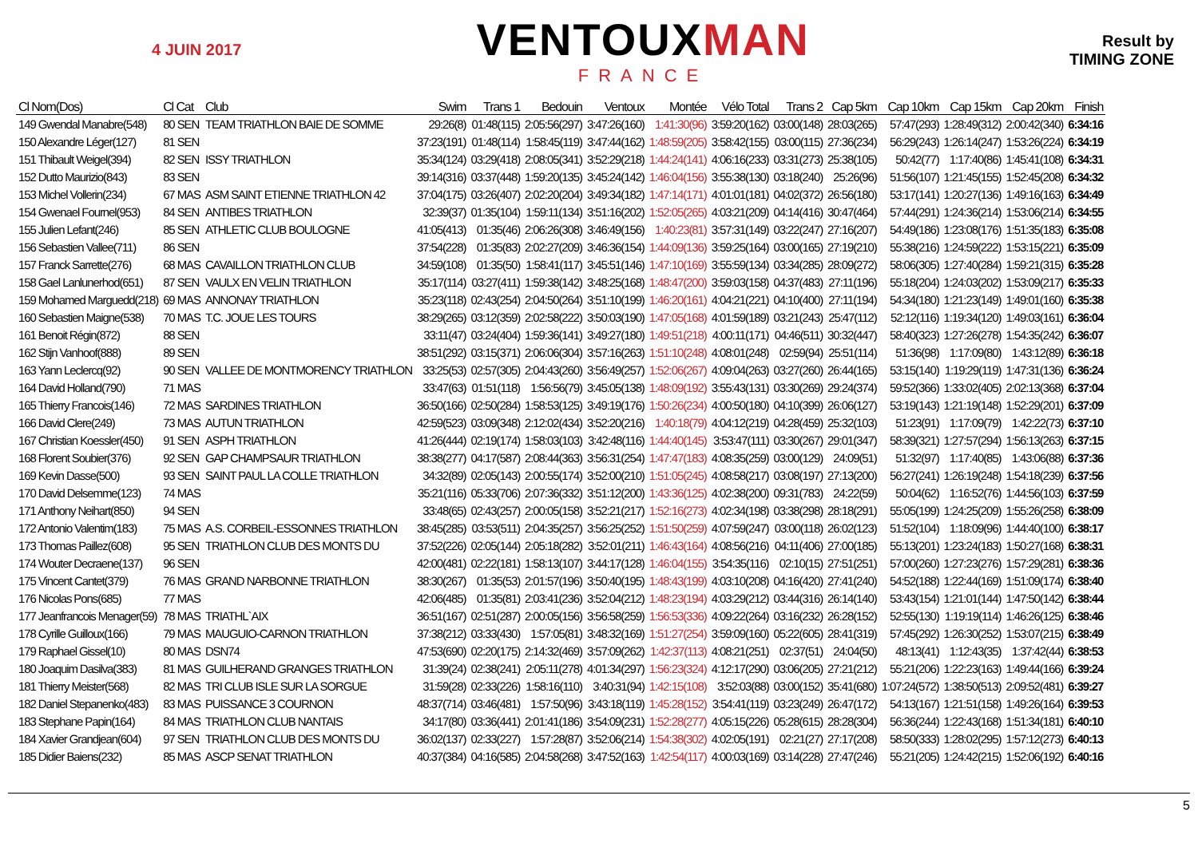4 JUIN 2017
VENTOUXMAN
FRANCE
Result by
TIMING ZONE
| Cl Nom(Dos) | Cl Cat | Club | Swim | Trans 1 | Bedouin | Ventoux | Montée | Vélo Total | Trans 2 | Cap 5km | Cap 10km | Cap 15km | Cap 20km | Finish |
| --- | --- | --- | --- | --- | --- | --- | --- | --- | --- | --- | --- | --- | --- | --- |
| 149 Gwendal Manabre(548) | 80 SEN | TEAM TRIATHLON BAIE DE SOMME | 29:26(8) | 01:48(115) | 2:05:56(297) | 3:47:26(160) | 1:41:30(96) | 3:59:20(162) | 03:00(148) | 28:03(265) | 57:47(293) | 1:28:49(312) | 2:00:42(340) | 6:34:16 |
| 150 Alexandre Léger(127) | 81 SEN | | 37:23(191) | 01:48(114) | 1:58:45(119) | 3:47:44(162) | 1:48:59(205) | 3:58:42(155) | 03:00(115) | 27:36(234) | 56:29(243) | 1:26:14(247) | 1:53:26(224) | 6:34:19 |
| 151 Thibault Weigel(394) | 82 SEN | ISSY TRIATHLON | 35:34(124) | 03:29(418) | 2:08:05(341) | 3:52:29(218) | 1:44:24(141) | 4:06:16(233) | 03:31(273) | 25:38(105) | 50:42(77) | 1:17:40(86) | 1:45:41(108) | 6:34:31 |
| 152 Dutto Maurizio(843) | 83 SEN | | 39:14(316) | 03:37(448) | 1:59:20(135) | 3:45:24(142) | 1:46:04(156) | 3:55:38(130) | 03:18(240) | 25:26(96) | 51:56(107) | 1:21:45(155) | 1:52:45(208) | 6:34:32 |
| 153 Michel Vollerin(234) | 67 MAS | ASM SAINT ETIENNE TRIATHLON 42 | 37:04(175) | 03:26(407) | 2:02:20(204) | 3:49:34(182) | 1:47:14(171) | 4:01:01(181) | 04:02(372) | 26:56(180) | 53:17(141) | 1:20:27(136) | 1:49:16(163) | 6:34:49 |
| 154 Gwenael Fournel(953) | 84 SEN | ANTIBES TRIATHLON | 32:39(37) | 01:35(104) | 1:59:11(134) | 3:51:16(202) | 1:52:05(265) | 4:03:21(209) | 04:14(416) | 30:47(464) | 57:44(291) | 1:24:36(214) | 1:53:06(214) | 6:34:55 |
| 155 Julien Lefant(246) | 85 SEN | ATHLETIC CLUB BOULOGNE | 41:05(413) | 01:35(46) | 2:06:26(308) | 3:46:49(156) | 1:40:23(81) | 3:57:31(149) | 03:22(247) | 27:16(207) | 54:49(186) | 1:23:08(176) | 1:51:35(183) | 6:35:08 |
| 156 Sebastien Vallee(711) | 86 SEN | | 37:54(228) | 01:35(83) | 2:02:27(209) | 3:46:36(154) | 1:44:09(136) | 3:59:25(164) | 03:00(165) | 27:19(210) | 55:38(216) | 1:24:59(222) | 1:53:15(221) | 6:35:09 |
| 157 Franck Sarrette(276) | 68 MAS | CAVAILLON TRIATHLON CLUB | 34:59(108) | 01:35(50) | 1:58:41(117) | 3:45:51(146) | 1:47:10(169) | 3:55:59(134) | 03:34(285) | 28:09(272) | 58:06(305) | 1:27:40(284) | 1:59:21(315) | 6:35:28 |
| 158 Gael Lanlunerhod(651) | 87 SEN | VAULX EN VELIN TRIATHLON | 35:17(114) | 03:27(411) | 1:59:38(142) | 3:48:25(168) | 1:48:47(200) | 3:59:03(158) | 04:37(483) | 27:11(196) | 55:18(204) | 1:24:03(202) | 1:53:09(217) | 6:35:33 |
| 159 Mohamed Marguedd(218) | 69 MAS | ANNONAY TRIATHLON | 35:23(118) | 02:43(254) | 2:04:50(264) | 3:51:10(199) | 1:46:20(161) | 4:04:21(221) | 04:10(400) | 27:11(194) | 54:34(180) | 1:21:23(149) | 1:49:01(160) | 6:35:38 |
| 160 Sebastien Maigne(538) | 70 MAS | T.C. JOUE LES TOURS | 38:29(265) | 03:12(359) | 2:02:58(222) | 3:50:03(190) | 1:47:05(168) | 4:01:59(189) | 03:21(243) | 25:47(112) | 52:12(116) | 1:19:34(120) | 1:49:03(161) | 6:36:04 |
| 161 Benoit Régin(872) | 88 SEN | | 33:11(47) | 03:24(404) | 1:59:36(141) | 3:49:27(180) | 1:49:51(218) | 4:00:11(171) | 04:46(511) | 30:32(447) | 58:40(323) | 1:27:26(278) | 1:54:35(242) | 6:36:07 |
| 162 Stijn Vanhoof(888) | 89 SEN | | 38:51(292) | 03:15(371) | 2:06:06(304) | 3:57:16(263) | 1:51:10(248) | 4:08:01(248) | 02:59(94) | 25:51(114) | 51:36(98) | 1:17:09(80) | 1:43:12(89) | 6:36:18 |
| 163 Yann Leclercq(92) | 90 SEN | VALLEE DE MONTMORENCY TRIATHLON | 33:25(53) | 02:57(305) | 2:04:43(260) | 3:56:49(257) | 1:52:06(267) | 4:09:04(263) | 03:27(260) | 26:44(165) | 53:15(140) | 1:19:29(119) | 1:47:31(136) | 6:36:24 |
| 164 David Holland(790) | 71 MAS | | 33:47(63) | 01:51(118) | 1:56:56(79) | 3:45:05(138) | 1:48:09(192) | 3:55:43(131) | 03:30(269) | 29:24(374) | 59:52(366) | 1:33:02(405) | 2:02:13(368) | 6:37:04 |
| 165 Thierry Francois(146) | 72 MAS | SARDINES TRIATHLON | 36:50(166) | 02:50(284) | 1:58:53(125) | 3:49:19(176) | 1:50:26(234) | 4:00:50(180) | 04:10(399) | 26:06(127) | 53:19(143) | 1:21:19(148) | 1:52:29(201) | 6:37:09 |
| 166 David Clere(249) | 73 MAS | AUTUN TRIATHLON | 42:59(523) | 03:09(348) | 2:12:02(434) | 3:52:20(216) | 1:40:18(79) | 4:04:12(219) | 04:28(459) | 25:32(103) | 51:23(91) | 1:17:09(79) | 1:42:22(73) | 6:37:10 |
| 167 Christian Koessler(450) | 91 SEN | ASPH TRIATHLON | 41:26(444) | 02:19(174) | 1:58:03(103) | 3:42:48(116) | 1:44:40(145) | 3:53:47(111) | 03:30(267) | 29:01(347) | 58:39(321) | 1:27:57(294) | 1:56:13(263) | 6:37:15 |
| 168 Florent Soubier(376) | 92 SEN | GAP CHAMPSAUR TRIATHLON | 38:38(277) | 04:17(587) | 2:08:44(363) | 3:56:31(254) | 1:47:47(183) | 4:08:35(259) | 03:00(129) | 24:09(51) | 51:32(97) | 1:17:40(85) | 1:43:06(88) | 6:37:36 |
| 169 Kevin Dasse(500) | 93 SEN | SAINT PAUL LA COLLE TRIATHLON | 34:32(89) | 02:05(143) | 2:00:55(174) | 3:52:00(210) | 1:51:05(245) | 4:08:58(217) | 03:08(197) | 27:13(200) | 56:27(241) | 1:26:19(248) | 1:54:18(239) | 6:37:56 |
| 170 David Delsemme(123) | 74 MAS | | 35:21(116) | 05:33(706) | 2:07:36(332) | 3:51:12(200) | 1:43:36(125) | 4:02:38(200) | 09:31(783) | 24:22(59) | 50:04(62) | 1:16:52(76) | 1:44:56(103) | 6:37:59 |
| 171 Anthony Neihart(850) | 94 SEN | | 33:48(65) | 02:43(257) | 2:00:05(158) | 3:52:21(217) | 1:52:16(273) | 4:02:34(198) | 03:38(298) | 28:18(291) | 55:05(199) | 1:24:25(209) | 1:55:26(258) | 6:38:09 |
| 172 Antonio Valentim(183) | 75 MAS | A.S. CORBEIL-ESSONNES TRIATHLON | 38:45(285) | 03:53(511) | 2:04:35(257) | 3:56:25(252) | 1:51:50(259) | 4:07:59(247) | 03:00(118) | 26:02(123) | 51:52(104) | 1:18:09(96) | 1:44:40(100) | 6:38:17 |
| 173 Thomas Paillez(608) | 95 SEN | TRIATHLON CLUB DES MONTS DU | 37:52(226) | 02:05(144) | 2:05:18(282) | 3:52:01(211) | 1:46:43(164) | 4:08:56(216) | 04:11(406) | 27:00(185) | 55:13(201) | 1:23:24(183) | 1:50:27(168) | 6:38:31 |
| 174 Wouter Decraene(137) | 96 SEN | | 42:00(481) | 02:22(181) | 1:58:13(107) | 3:44:17(128) | 1:46:04(155) | 3:54:35(116) | 02:10(15) | 27:51(251) | 57:00(260) | 1:27:23(276) | 1:57:29(281) | 6:38:36 |
| 175 Vincent Cantet(379) | 76 MAS | GRAND NARBONNE TRIATHLON | 38:30(267) | 01:35(53) | 2:01:57(196) | 3:50:40(195) | 1:48:43(199) | 4:03:10(208) | 04:16(420) | 27:41(240) | 54:52(188) | 1:22:44(169) | 1:51:09(174) | 6:38:40 |
| 176 Nicolas Pons(685) | 77 MAS | | 42:06(485) | 01:35(81) | 2:03:41(236) | 3:52:04(212) | 1:48:23(194) | 4:03:29(212) | 03:44(316) | 26:14(140) | 53:43(154) | 1:21:01(144) | 1:47:50(142) | 6:38:44 |
| 177 Jeanfrancois Menager(59) | 78 MAS | TRIATHL`AIX | 36:51(167) | 02:51(287) | 2:00:05(156) | 3:56:58(259) | 1:56:53(336) | 4:09:22(264) | 03:16(232) | 26:28(152) | 52:55(130) | 1:19:19(114) | 1:46:26(125) | 6:38:46 |
| 178 Cyrille Guilloux(166) | 79 MAS | MAUGUIO-CARNON TRIATHLON | 37:38(212) | 03:33(430) | 1:57:05(81) | 3:48:32(169) | 1:51:27(254) | 3:59:09(160) | 05:22(605) | 28:41(319) | 57:45(292) | 1:26:30(252) | 1:53:07(215) | 6:38:49 |
| 179 Raphael Gissel(10) | 80 MAS | DSN74 | 47:53(690) | 02:20(175) | 2:14:32(469) | 3:57:09(262) | 1:42:37(113) | 4:08:21(251) | 02:37(51) | 24:04(50) | 48:13(41) | 1:12:43(35) | 1:37:42(44) | 6:38:53 |
| 180 Joaquim Dasilva(383) | 81 MAS | GUILHERAND GRANGES TRIATHLON | 31:39(24) | 02:38(241) | 2:05:11(278) | 4:01:34(297) | 1:56:23(324) | 4:12:17(290) | 03:06(205) | 27:21(212) | 55:21(206) | 1:22:23(163) | 1:49:44(166) | 6:39:24 |
| 181 Thierry Meister(568) | 82 MAS | TRI CLUB ISLE SUR LA SORGUE | 31:59(28) | 02:33(226) | 1:58:16(110) | 3:40:31(94) | 1:42:15(108) | 3:52:03(88) | 03:00(152) | 35:41(680) | 1:07:24(572) | 1:38:50(513) | 2:09:52(481) | 6:39:27 |
| 182 Daniel Stepanenko(483) | 83 MAS | PUISSANCE 3 COURNON | 48:37(714) | 03:46(481) | 1:57:50(96) | 3:43:18(119) | 1:45:28(152) | 3:54:41(119) | 03:23(249) | 26:47(172) | 54:13(167) | 1:21:51(158) | 1:49:26(164) | 6:39:53 |
| 183 Stephane Papin(164) | 84 MAS | TRIATHLON CLUB NANTAIS | 34:17(80) | 03:36(441) | 2:01:41(186) | 3:54:09(231) | 1:52:28(277) | 4:05:15(226) | 05:28(615) | 28:28(304) | 56:36(244) | 1:22:43(168) | 1:51:34(181) | 6:40:10 |
| 184 Xavier Grandjean(604) | 97 SEN | TRIATHLON CLUB DES MONTS DU | 36:02(137) | 02:33(227) | 1:57:28(87) | 3:52:06(214) | 1:54:38(302) | 4:02:05(191) | 02:21(27) | 27:17(208) | 58:50(333) | 1:28:02(295) | 1:57:12(273) | 6:40:13 |
| 185 Didier Baiens(232) | 85 MAS | ASCP SENAT TRIATHLON | 40:37(384) | 04:16(585) | 2:04:58(268) | 3:47:52(163) | 1:42:54(117) | 4:00:03(169) | 03:14(228) | 27:47(246) | 55:21(205) | 1:24:42(215) | 1:52:06(192) | 6:40:16 |
5